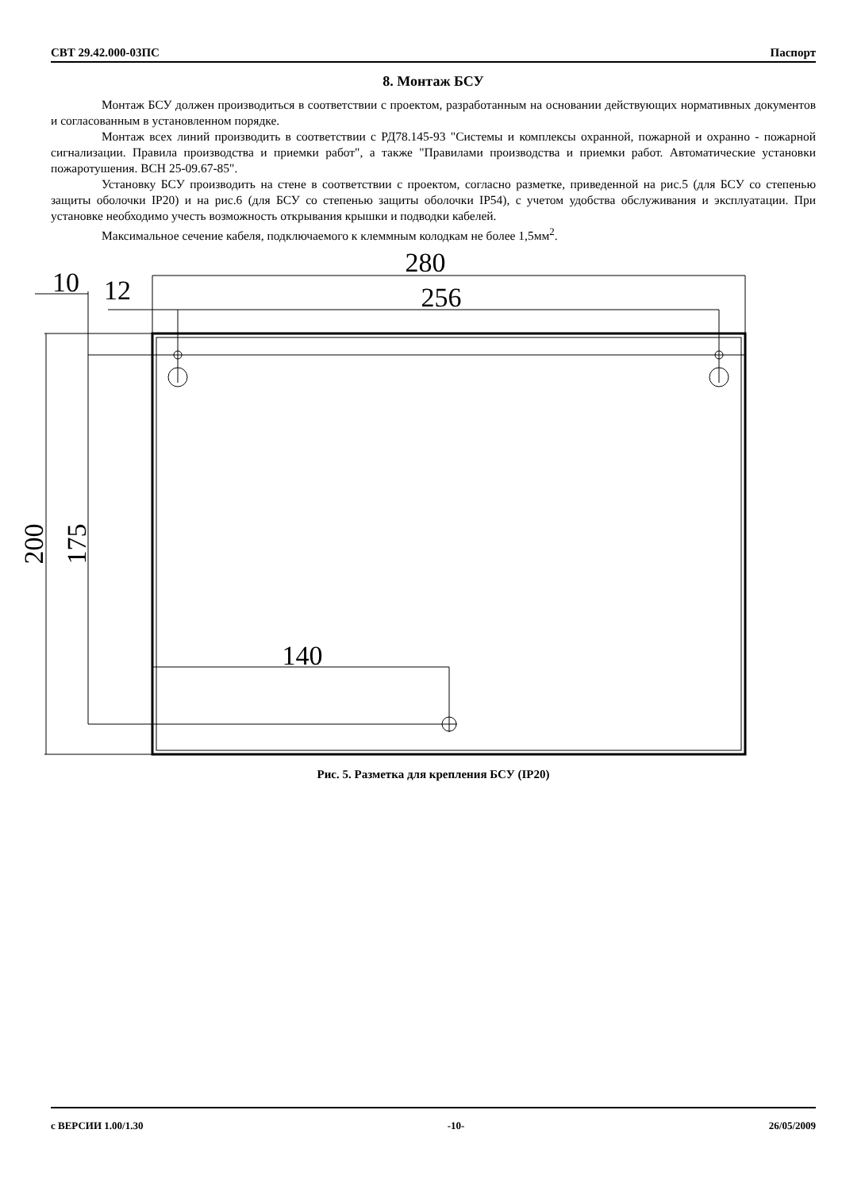СВТ 29.42.000-03ПС Паспорт
8. Монтаж БСУ
Монтаж БСУ должен производиться в соответствии с проектом, разработанным на основании действующих нормативных документов и согласованным в установленном порядке.
Монтаж всех линий производить в соответствии с РД78.145-93 "Системы и комплексы охранной, пожарной и охранно - пожарной сигнализации. Правила производства и приемки работ", а также "Правилами производства и приемки работ. Автоматические установки пожаротушения. ВСН 25-09.67-85".
Установку БСУ производить на стене в соответствии с проектом, согласно разметке, приведенной на рис.5 (для БСУ со степенью защиты оболочки IP20) и на рис.6 (для БСУ со степенью защиты оболочки IP54), с учетом удобства обслуживания и эксплуатации. При установке необходимо учесть возможность открывания крышки и подводки кабелей.
Максимальное сечение кабеля, подключаемого к клеммным колодкам не более 1,5мм<sup>2</sup>.
280
256
10
12
140
200
175
Рис. 5. Разметка для крепления БСУ (IP20)
с ВЕРСИИ 1.00/1.30 -10- 26/05/2009